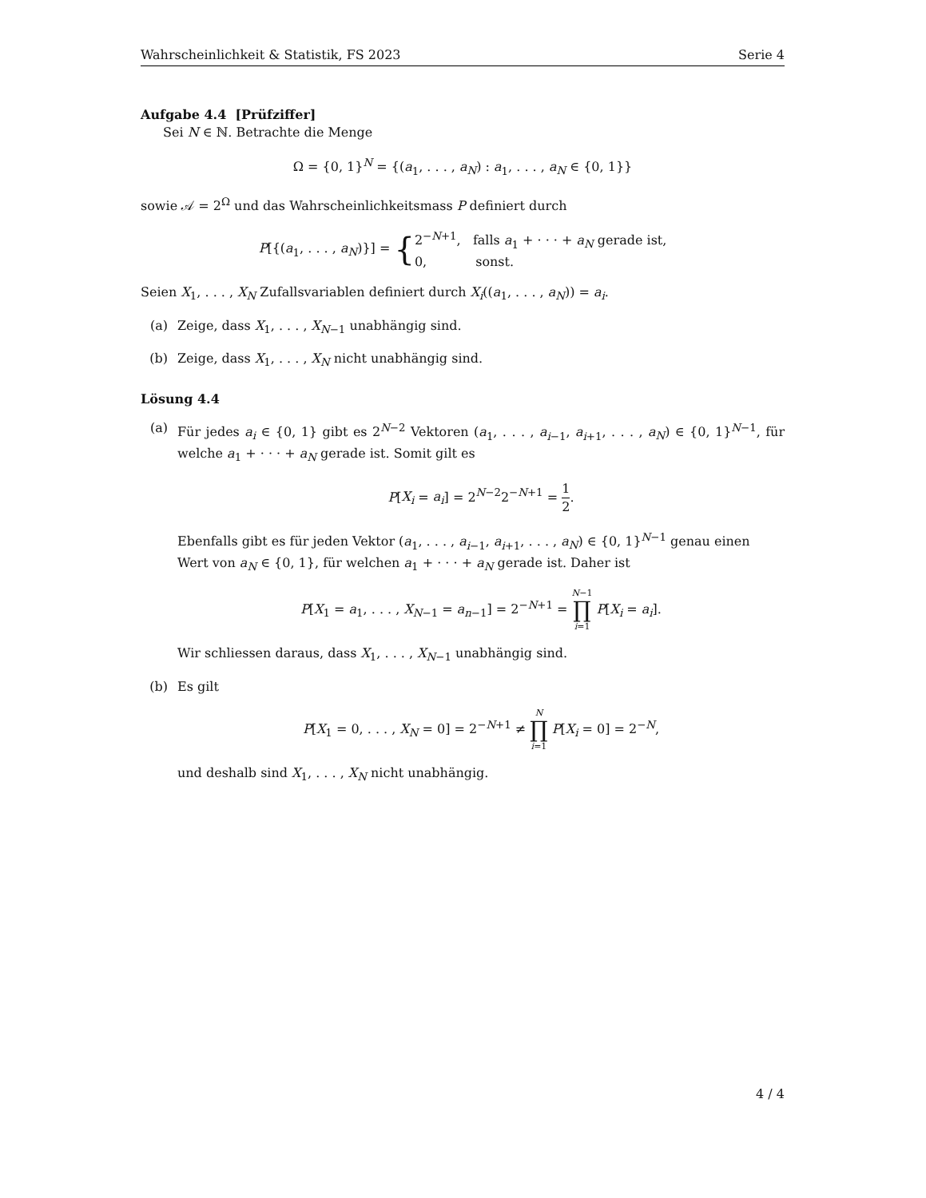Wahrscheinlichkeit & Statistik, FS 2023 Serie 4
Aufgabe 4.4 [Prüfziffer]
Sei N ∈ ℕ. Betrachte die Menge
Ω = {0, 1}<sup>N</sup> = {(a<sub>1</sub>, . . . , a<sub>N</sub>) : a<sub>1</sub>, . . . , a<sub>N</sub> ∈ {0, 1}}
sowie 𝒜 = 2<sup>Ω</sup> und das Wahrscheinlichkeitsmass P definiert durch
P[{(a<sub>1</sub>, . . . , a<sub>N</sub>)}] = { 2<sup>−N+1</sup>, falls a<sub>1</sub> + · · · + a<sub>N</sub> gerade ist,
0, sonst.
Seien X<sub>1</sub>, . . . , X<sub>N</sub> Zufallsvariablen definiert durch X<sub>i</sub>((a<sub>1</sub>, . . . , a<sub>N</sub>)) = a<sub>i</sub>.
(a) Zeige, dass X<sub>1</sub>, . . . , X<sub>N−1</sub> unabhängig sind.
(b) Zeige, dass X<sub>1</sub>, . . . , X<sub>N</sub> nicht unabhängig sind.
Lösung 4.4
(a) Für jedes a<sub>i</sub> ∈ {0, 1} gibt es 2<sup>N−2</sup> Vektoren (a<sub>1</sub>, . . . , a<sub>i−1</sub>, a<sub>i+1</sub>, . . . , a<sub>N</sub>) ∈ {0, 1}<sup>N−1</sup>, für welche a<sub>1</sub> + · · · + a<sub>N</sub> gerade ist. Somit gilt es
P[X<sub>i</sub> = a<sub>i</sub>] = 2<sup>N−2</sup>2<sup>−N+1</sup> = 1 2.
Ebenfalls gibt es für jeden Vektor (a<sub>1</sub>, . . . , a<sub>i−1</sub>, a<sub>i+1</sub>, . . . , a<sub>N</sub>) ∈ {0, 1}<sup>N−1</sup> genau einen Wert von a<sub>N</sub> ∈ {0, 1}, für welchen a<sub>1</sub> + · · · + a<sub>N</sub> gerade ist. Daher ist
P[X<sub>1</sub> = a<sub>1</sub>, . . . , X<sub>N−1</sub> = a<sub>n−1</sub>] = 2<sup>−N+1</sup> = N−1 ∏ i=1 P[X<sub>i</sub> = a<sub>i</sub>].
Wir schliessen daraus, dass X<sub>1</sub>, . . . , X<sub>N−1</sub> unabhängig sind.
(b) Es gilt
P[X<sub>1</sub> = 0, . . . , X<sub>N</sub> = 0] = 2<sup>−N+1</sup> ≠ N ∏ i=1 P[X<sub>i</sub> = 0] = 2<sup>−N</sup>,
und deshalb sind X<sub>1</sub>, . . . , X<sub>N</sub> nicht unabhängig.
4 / 4